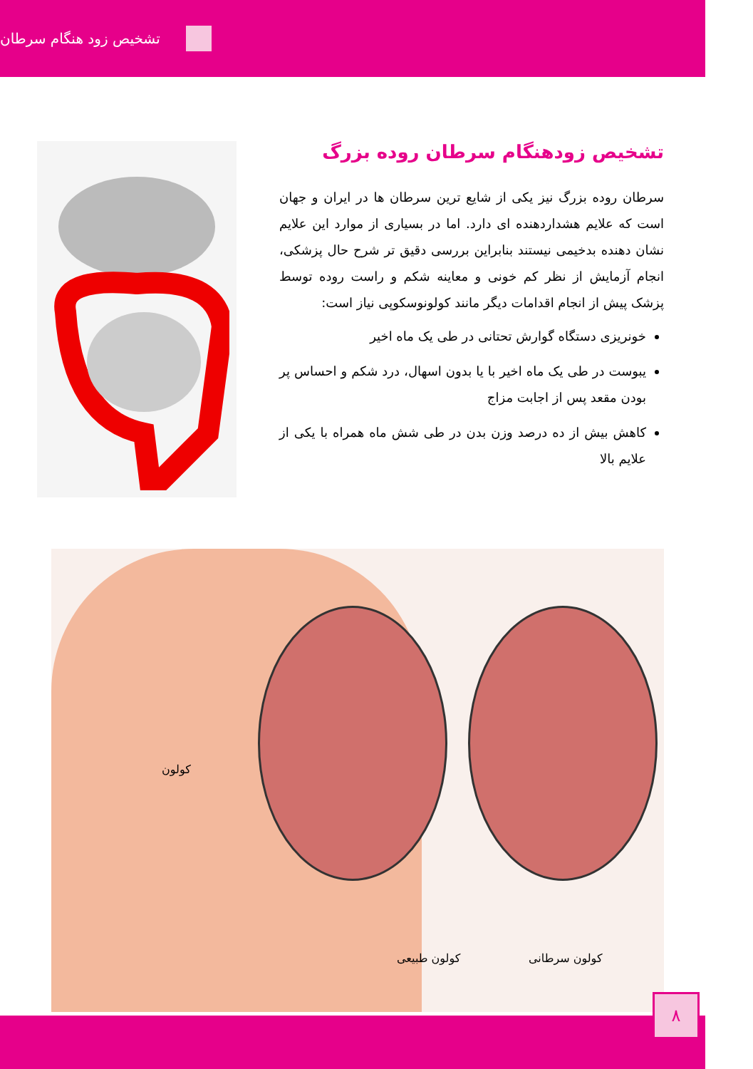تشخیص زود هنگام سرطان
تشخیص زودهنگام سرطان روده بزرگ
سرطان روده بزرگ نیز یکی از شایع ترین سرطان ها در ایران و جهان است که علایم هشداردهنده ای دارد. اما در بسیاری از موارد این علایم نشان دهنده بدخیمی نیستند بنابراین بررسی دقیق تر شرح حال پزشکی، انجام آزمایش از نظر کم خونی و معاینه شکم و راست روده توسط پزشک پیش از انجام اقدامات دیگر مانند کولونوسکوپی نیاز است:
خونریزی دستگاه گوارش تحتانی در طی یک ماه اخیر
یبوست در طی یک ماه اخیر با یا بدون اسهال، درد شکم و احساس پر بودن مقعد پس از اجابت مزاج
کاهش بیش از ده درصد وزن بدن در طی شش ماه همراه با یکی از علایم بالا
کولون
کولون طبیعی کولون سرطانی
۸